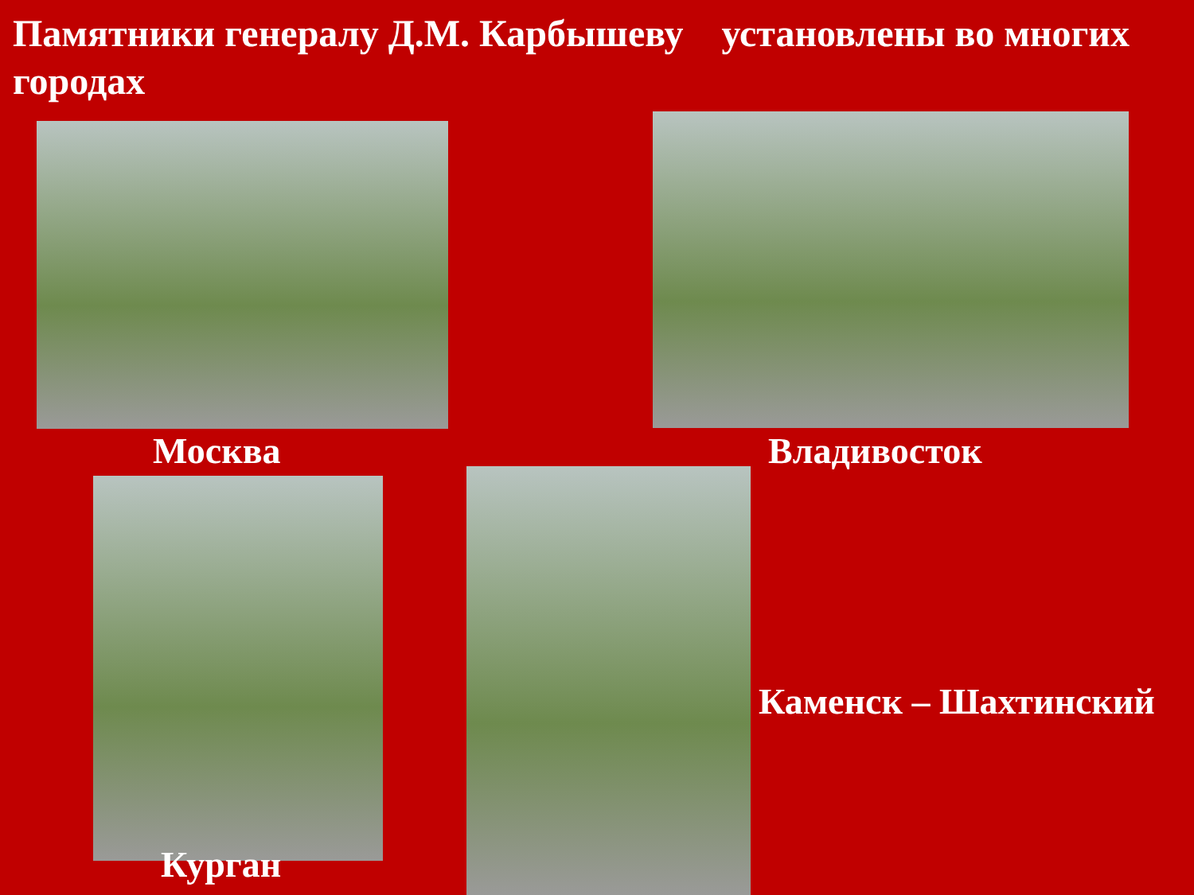Памятники генералу Д.М. Карбышеву установлены во многих городах
Москва Владивосток
Каменск – Шахтинский
Курган